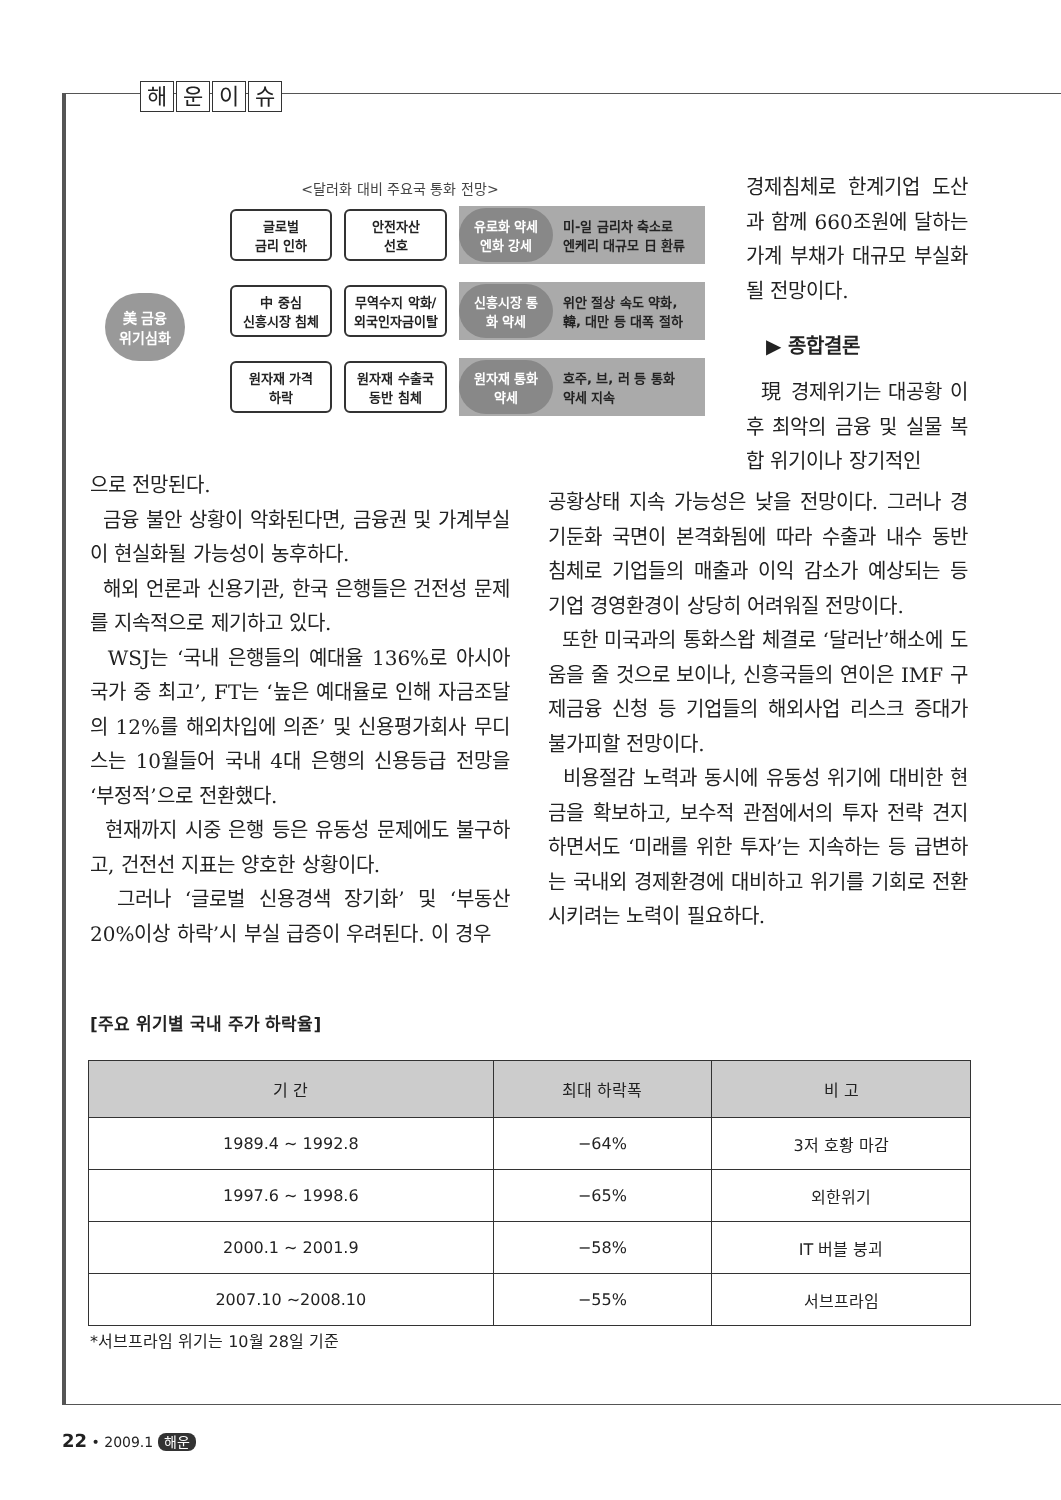해운이슈
<달러화 대비 주요국 통화 전망>
美 금융
위기심화
글로벌
금리 인하
안전자산
선호
유로화 약세 엔화 강세 미-일 금리차 축소로
엔케리 대규모 日 환류
中 중심
신흥시장 침체
무역수지 악화/
외국인자금이탈
신흥시장 통화 약세 위안 절상 속도 약화,
韓, 대만 등 대폭 절하
원자재 가격
하락
원자재 수출국
동반 침체
원자재 통화 약세 호주, 브, 러 등 통화
약세 지속
경제침체로 한계기업 도산과 함께 660조원에 달하는 가계 부채가 대규모 부실화될 전망이다.
▶ 종합결론
現 경제위기는 대공황 이후 최악의 금융 및 실물 복합 위기이나 장기적인
으로 전망된다.
금융 불안 상황이 악화된다면, 금융권 및 가계부실이 현실화될 가능성이 농후하다.
해외 언론과 신용기관, 한국 은행들은 건전성 문제를 지속적으로 제기하고 있다.
WSJ는 ‘국내 은행들의 예대율 136%로 아시아 국가 중 최고’, FT는 ‘높은 예대율로 인해 자금조달의 12%를 해외차입에 의존’ 및 신용평가회사 무디스는 10월들어 국내 4대 은행의 신용등급 전망을 ‘부정적’으로 전환했다.
현재까지 시중 은행 등은 유동성 문제에도 불구하고, 건전선 지표는 양호한 상황이다.
그러나 ‘글로벌 신용경색 장기화’ 및 ‘부동산 20%이상 하락’시 부실 급증이 우려된다. 이 경우
공황상태 지속 가능성은 낮을 전망이다. 그러나 경기둔화 국면이 본격화됨에 따라 수출과 내수 동반 침체로 기업들의 매출과 이익 감소가 예상되는 등 기업 경영환경이 상당히 어려워질 전망이다.
또한 미국과의 통화스왑 체결로 ‘달러난’해소에 도움을 줄 것으로 보이나, 신흥국들의 연이은 IMF 구제금융 신청 등 기업들의 해외사업 리스크 증대가 불가피할 전망이다.
비용절감 노력과 동시에 유동성 위기에 대비한 현금을 확보하고, 보수적 관점에서의 투자 전략 견지하면서도 ‘미래를 위한 투자’는 지속하는 등 급변하는 국내외 경제환경에 대비하고 위기를 기회로 전환시키려는 노력이 필요하다.
[주요 위기별 국내 주가 하락율]
| 기 간 | 최대 하락폭 | 비 고 |
| --- | --- | --- |
| 1989.4 ~ 1992.8 | −64% | 3저 호황 마감 |
| 1997.6 ~ 1998.6 | −65% | 외한위기 |
| 2000.1 ~ 2001.9 | −58% | IT 버블 붕괴 |
| 2007.10 ~2008.10 | −55% | 서브프라임 |
*서브프라임 위기는 10월 28일 기준
22 • 2009.1 해운